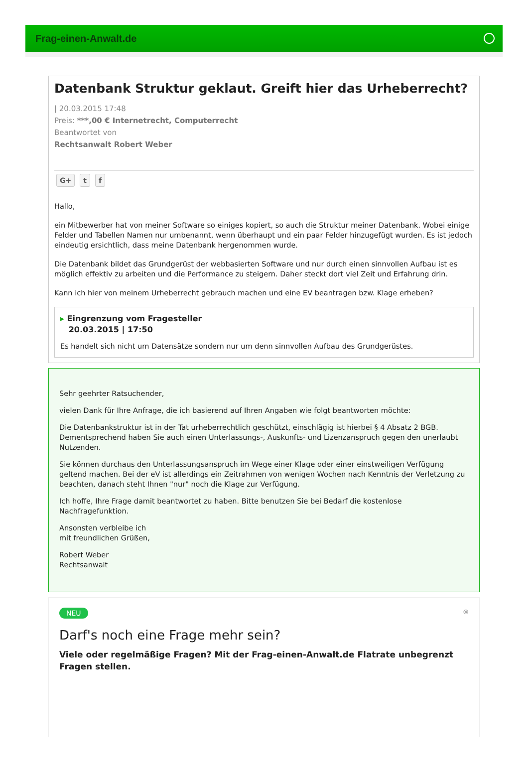Frag-einen-Anwalt.de
Datenbank Struktur geklaut. Greift hier das Urheberrecht?
| 20.03.2015 17:48
Preis: ***,00 € Internetrecht, Computerrecht
Beantwortet von
Rechtsanwalt Robert Weber
G+ t f
Hallo,
ein Mitbewerber hat von meiner Software so einiges kopiert, so auch die Struktur meiner Datenbank. Wobei einige Felder und Tabellen Namen nur umbenannt, wenn überhaupt und ein paar Felder hinzugefügt wurden. Es ist jedoch eindeutig ersichtlich, dass meine Datenbank hergenommen wurde.
Die Datenbank bildet das Grundgerüst der webbasierten Software und nur durch einen sinnvollen Aufbau ist es möglich effektiv zu arbeiten und die Performance zu steigern. Daher steckt dort viel Zeit und Erfahrung drin.
Kann ich hier von meinem Urheberrecht gebrauch machen und eine EV beantragen bzw. Klage erheben?
▸ Eingrenzung vom Fragesteller
20.03.2015 | 17:50
Es handelt sich nicht um Datensätze sondern nur um denn sinnvollen Aufbau des Grundgerüstes.
Sehr geehrter Ratsuchender,
vielen Dank für Ihre Anfrage, die ich basierend auf Ihren Angaben wie folgt beantworten möchte:
Die Datenbankstruktur ist in der Tat urheberrechtlich geschützt, einschlägig ist hierbei § 4 Absatz 2 BGB. Dementsprechend haben Sie auch einen Unterlassungs-, Auskunfts- und Lizenzanspruch gegen den unerlaubt Nutzenden.
Sie können durchaus den Unterlassungsanspruch im Wege einer Klage oder einer einstweiligen Verfügung geltend machen. Bei der eV ist allerdings ein Zeitrahmen von wenigen Wochen nach Kenntnis der Verletzung zu beachten, danach steht Ihnen "nur" noch die Klage zur Verfügung.
Ich hoffe, Ihre Frage damit beantwortet zu haben. Bitte benutzen Sie bei Bedarf die kostenlose Nachfragefunktion.
Ansonsten verbleibe ich
mit freundlichen Grüßen,
Robert Weber
Rechtsanwalt
NEU ⊗
Darf's noch eine Frage mehr sein?
Viele oder regelmäßige Fragen? Mit der Frag-einen-Anwalt.de Flatrate unbegrenzt Fragen stellen.